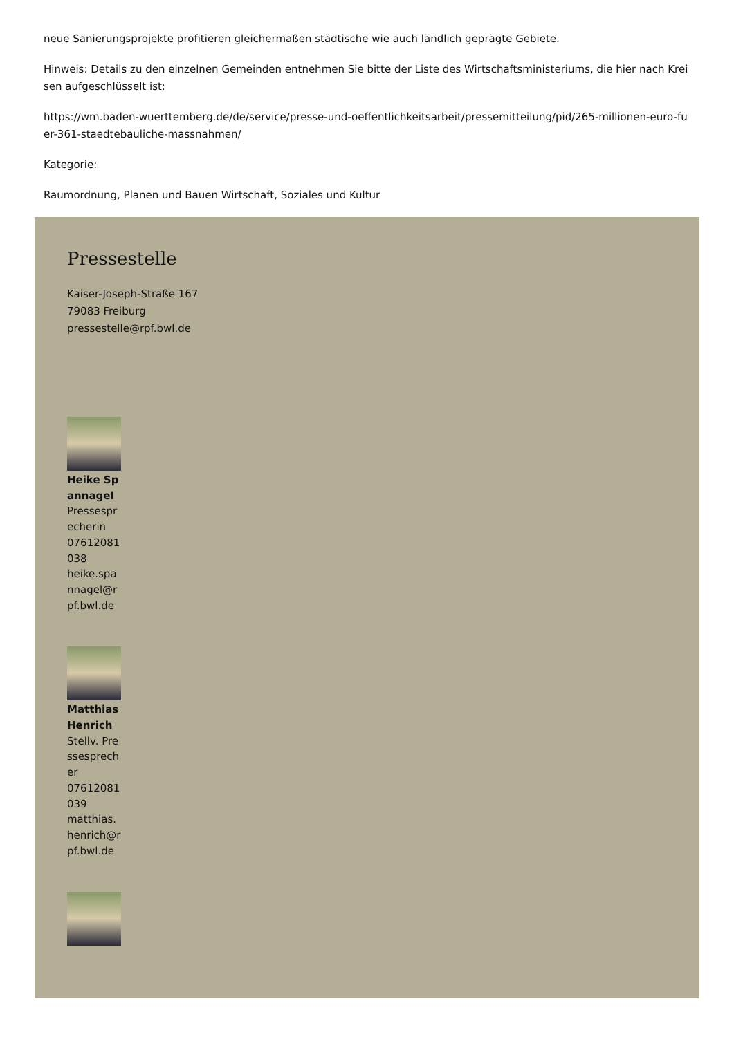neue Sanierungsprojekte profitieren gleichermaßen städtische wie auch ländlich geprägte Gebiete.
Hinweis: Details zu den einzelnen Gemeinden entnehmen Sie bitte der Liste des Wirtschaftsministeriums, die hier nach Kreisen aufgeschlüsselt ist:
https://wm.baden-wuerttemberg.de/de/service/presse-und-oeffentlichkeitsarbeit/pressemitteilung/pid/265-millionen-euro-fuer-361-staedtebauliche-massnahmen/
Kategorie:
Raumordnung, Planen und Bauen Wirtschaft, Soziales und Kultur
Pressestelle
Kaiser-Joseph-Straße 167
79083 Freiburg
pressestelle@rpf.bwl.de
Heike Spannagel
Pressesprecherin
07612081038
heike.spannagel@rpf.bwl.de
Matthias Henrich
Stellv. Pressesprecher
07612081039
matthias.henrich@rpf.bwl.de